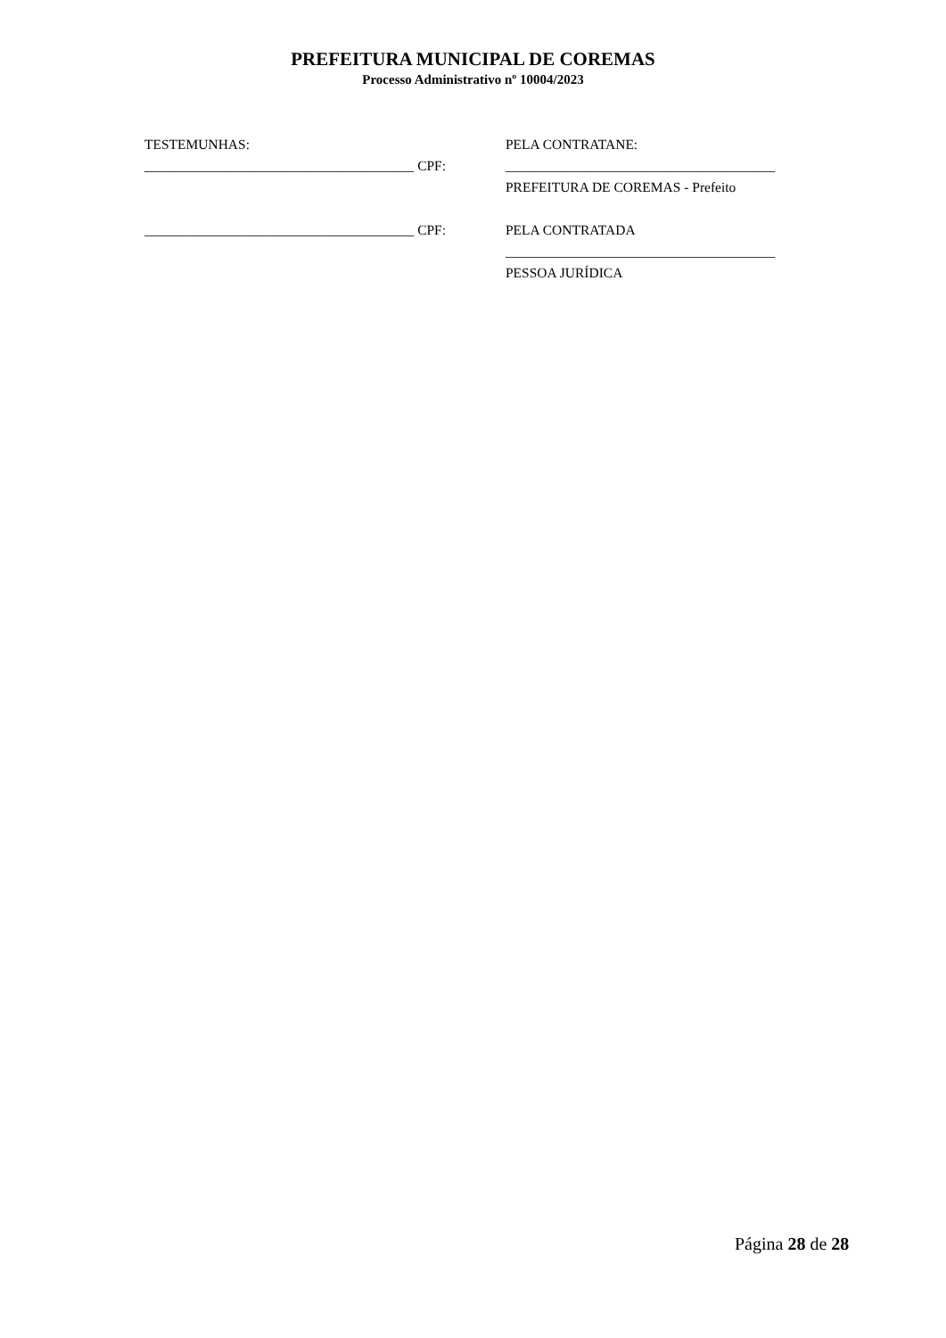PREFEITURA MUNICIPAL DE COREMAS
Processo Administrativo nº 10004/2023
TESTEMUNHAS:
_______________________________________ CPF:
_______________________________________ CPF:
PELA CONTRATANE:
_______________________________________
PREFEITURA DE COREMAS - Prefeito
PELA CONTRATADA
_______________________________________
PESSOA JURÍDICA
Página 28 de 28